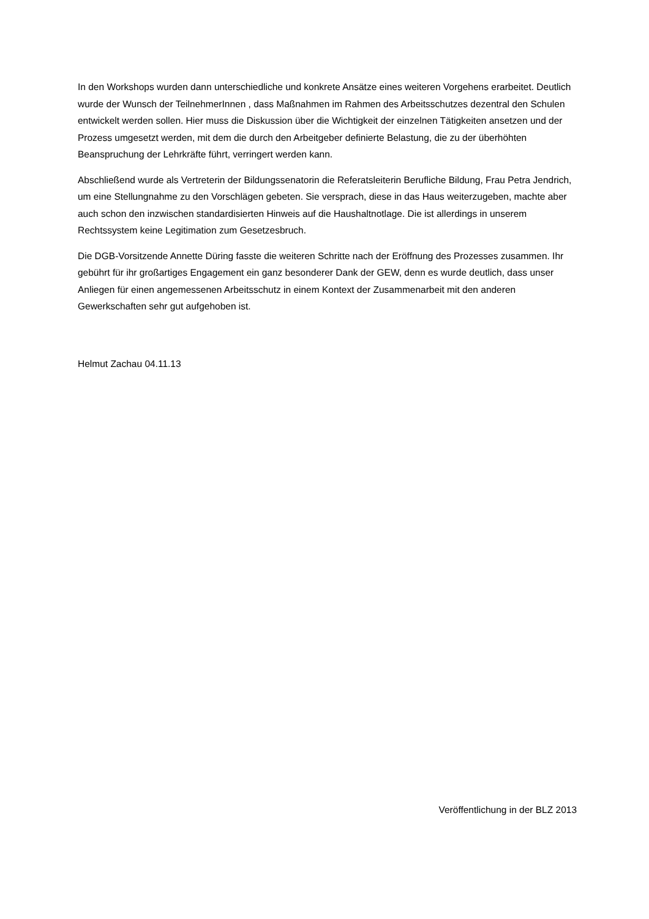In den Workshops wurden dann unterschiedliche und konkrete Ansätze eines weiteren Vorgehens erarbeitet. Deutlich wurde der Wunsch der TeilnehmerInnen , dass Maßnahmen im Rahmen des Arbeitsschutzes dezentral den Schulen entwickelt werden sollen. Hier muss die Diskussion über die Wichtigkeit der einzelnen Tätigkeiten ansetzen und der Prozess umgesetzt werden, mit dem die durch den Arbeitgeber definierte Belastung, die zu der überhöhten Beanspruchung der Lehrkräfte führt, verringert werden kann.
Abschließend wurde als Vertreterin der Bildungssenatorin die Referatsleiterin Berufliche Bildung, Frau Petra Jendrich, um eine Stellungnahme zu den Vorschlägen gebeten. Sie versprach, diese in das Haus weiterzugeben, machte aber auch schon den inzwischen standardisierten Hinweis auf die Haushaltnotlage. Die ist allerdings in unserem Rechtssystem keine Legitimation zum Gesetzesbruch.
Die DGB-Vorsitzende Annette Düring fasste die weiteren Schritte nach der Eröffnung des Prozesses zusammen. Ihr gebührt für ihr großartiges Engagement ein ganz besonderer Dank der GEW, denn es wurde deutlich, dass unser Anliegen für einen angemessenen Arbeitsschutz in einem Kontext der Zusammenarbeit mit den anderen Gewerkschaften sehr gut aufgehoben ist.
Helmut Zachau 04.11.13
Veröffentlichung in der BLZ 2013